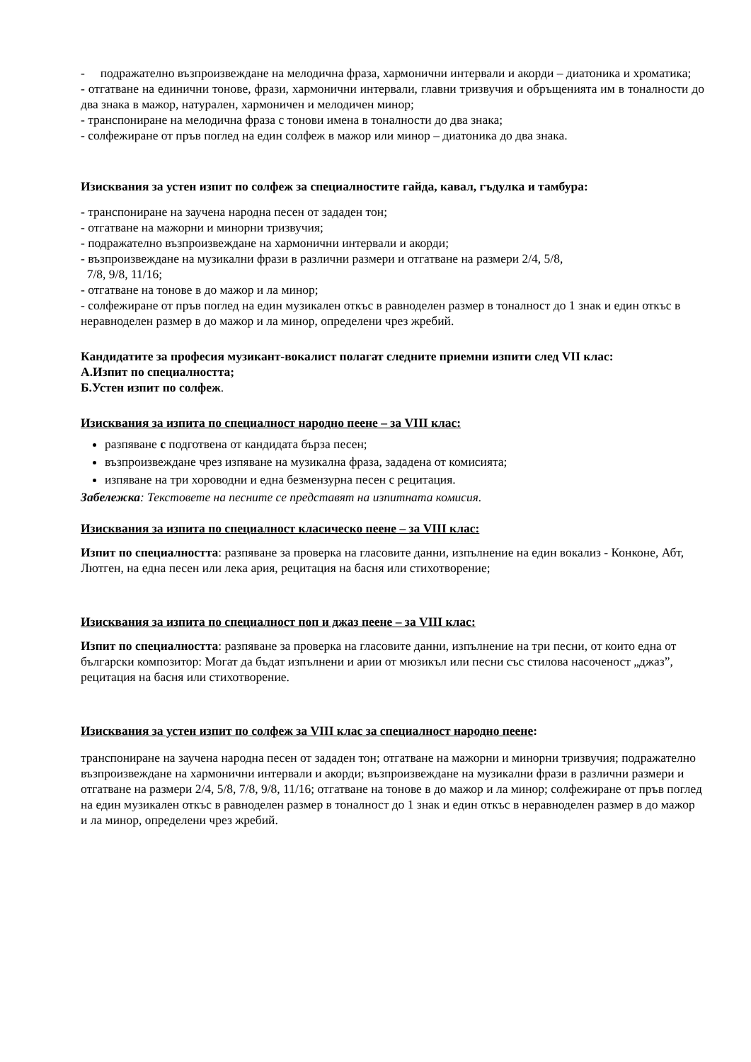- подражателно възпроизвеждане на мелодична фраза, хармонични интервали и акорди – диатоника и хроматика;
- отгатване на единични тонове, фрази, хармонични интервали, главни тризвучия и обръщенията им в тоналности до два знака в мажор, натурален, хармоничен и мелодичен минор;
- транспониране на мелодична фраза с тонови имена в тоналности до два знака;
- солфежиране от пръв поглед на един солфеж в мажор или минор – диатоника до два знака.
Изисквания за устен изпит по солфеж за специалностите гайда, кавал, гъдулка и тамбура:
- транспониране на заучена народна песен от зададен тон;
- отгатване на мажорни и минорни тризвучия;
- подражателно възпроизвеждане на хармонични интервали и акорди;
- възпроизвеждане на музикални фрази в различни размери и отгатване на размери 2/4, 5/8,
7/8, 9/8, 11/16;
- отгатване на тонове в до мажор и ла минор;
- солфежиране от пръв поглед на един музикален откъс в равноделен размер в тоналност до 1 знак и един откъс в неравноделен размер в до мажор и ла минор, определени чрез жребий.
Кандидатите за професия музикант-вокалист полагат следните приемни изпити след VII клас:
А.Изпит по специалността;
Б.Устен изпит по солфеж.
Изисквания за изпита по специалност народно пеене – за VIII клас:
разпяване с подготвена от кандидата бърза песен;
възпроизвеждане чрез изпяване на музикална фраза, зададена от комисията;
изпяване на три хороводни и една безмензурна песен с рецитация.
Забележка: Текстовете на песните се представят на изпитната комисия.
Изисквания за изпита по специалност класическо пеене – за VIII клас:
Изпит по специалността: разпяване за проверка на гласовите данни, изпълнение на един вокализ - Конконе, Абт, Лютген, на една песен или лека ария, рецитация на басня или стихотворение;
Изисквания за изпита по специалност поп и джаз пеене – за VIII клас:
Изпит по специалността: разпяване за проверка на гласовите данни, изпълнение на три песни, от които една от български композитор: Могат да бъдат изпълнени и арии от мюзикъл или песни със стилова насоченост „джаз”, рецитация на басня или стихотворение.
Изисквания за устен изпит по солфеж за VIII клас за специалност народно пеене:
транспониране на заучена народна песен от зададен тон; отгатване на мажорни и минорни тризвучия; подражателно възпроизвеждане на хармонични интервали и акорди; възпроизвеждане на музикални фрази в различни размери и отгатване на размери 2/4, 5/8, 7/8, 9/8, 11/16; отгатване на тонове в до мажор и ла минор; солфежиране от пръв поглед на един музикален откъс в равноделен размер в тоналност до 1 знак и един откъс в неравноделен размер в до мажор и ла минор, определени чрез жребий.